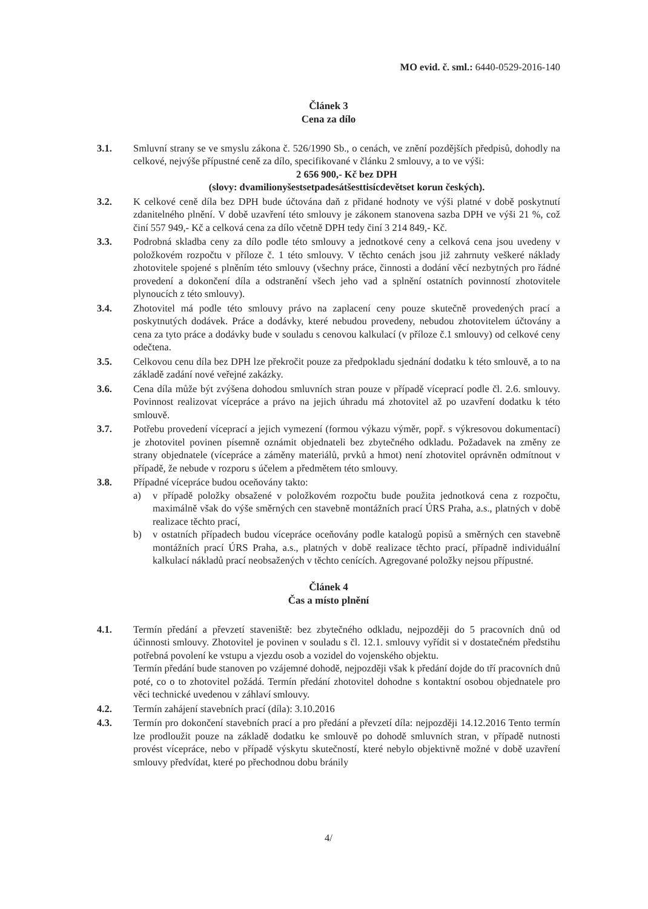MO evid. č. sml.: 6440-0529-2016-140
Článek 3
Cena za dílo
3.1. Smluvní strany se ve smyslu zákona č. 526/1990 Sb., o cenách, ve znění pozdějších předpisů, dohodly na celkové, nejvýše přípustné ceně za dílo, specifikované v článku 2 smlouvy, a to ve výši:
2 656 900,- Kč bez DPH
(slovy: dvamilionyšestsetpadesátšesttisícdevětset korun českých).
3.2. K celkové ceně díla bez DPH bude účtována daň z přidané hodnoty ve výši platné v době poskytnutí zdanitelného plnění. V době uzavření této smlouvy je zákonem stanovena sazba DPH ve výši 21 %, což činí 557 949,- Kč a celková cena za dílo včetně DPH tedy činí 3 214 849,- Kč.
3.3. Podrobná skladba ceny za dílo podle této smlouvy a jednotkové ceny a celková cena jsou uvedeny v položkovém rozpočtu v příloze č. 1 této smlouvy. V těchto cenách jsou již zahrnuty veškeré náklady zhotovitele spojené s plněním této smlouvy (všechny práce, činnosti a dodání věcí nezbytných pro řádné provedení a dokončení díla a odstranění všech jeho vad a splnění ostatních povinností zhotovitele plynoucích z této smlouvy).
3.4. Zhotovitel má podle této smlouvy právo na zaplacení ceny pouze skutečně provedených prací a poskytnutých dodávek. Práce a dodávky, které nebudou provedeny, nebudou zhotovitelem účtovány a cena za tyto práce a dodávky bude v souladu s cenovou kalkulací (v příloze č.1 smlouvy) od celkové ceny odečtena.
3.5. Celkovou cenu díla bez DPH lze překročit pouze za předpokladu sjednání dodatku k této smlouvě, a to na základě zadání nové veřejné zakázky.
3.6. Cena díla může být zvýšena dohodou smluvních stran pouze v případě víceprací podle čl. 2.6. smlouvy. Povinnost realizovat vícepráce a právo na jejich úhradu má zhotovitel až po uzavření dodatku k této smlouvě.
3.7. Potřebu provedení víceprací a jejich vymezení (formou výkazu výměr, popř. s výkresovou dokumentací) je zhotovitel povinen písemně oznámit objednateli bez zbytečného odkladu. Požadavek na změny ze strany objednatele (vícepráce a záměny materiálů, prvků a hmot) není zhotovitel oprávněn odmítnout v případě, že nebude v rozporu s účelem a předmětem této smlouvy.
3.8. Případné vícepráce budou oceňovány takto:
a) v případě položky obsažené v položkovém rozpočtu bude použita jednotková cena z rozpočtu, maximálně však do výše směrných cen stavebně montážních prací ÚRS Praha, a.s., platných v době realizace těchto prací,
b) v ostatních případech budou vícepráce oceňovány podle katalogů popisů a směrných cen stavebně montážních prací ÚRS Praha, a.s., platných v době realizace těchto prací, případně individuální kalkulací nákladů prací neobsažených v těchto cenících. Agregované položky nejsou přípustné.
Článek 4
Čas a místo plnění
4.1. Termín předání a převzetí staveniště: bez zbytečného odkladu, nejpozději do 5 pracovních dnů od účinnosti smlouvy. Zhotovitel je povinen v souladu s čl. 12.1. smlouvy vyřídit si v dostatečném předstihu potřebná povolení ke vstupu a vjezdu osob a vozidel do vojenského objektu.
Termín předání bude stanoven po vzájemné dohodě, nejpozději však k předání dojde do tří pracovních dnů poté, co o to zhotovitel požádá. Termín předání zhotovitel dohodne s kontaktní osobou objednatele pro věci technické uvedenou v záhlaví smlouvy.
4.2. Termín zahájení stavebních prací (díla): 3.10.2016
4.3. Termín pro dokončení stavebních prací a pro předání a převzetí díla: nejpozději 14.12.2016 Tento termín lze prodloužit pouze na základě dodatku ke smlouvě po dohodě smluvních stran, v případě nutnosti provést vícepráce, nebo v případě výskytu skutečností, které nebylo objektivně možné v době uzavření smlouvy předvídat, které po přechodnou dobu bránily
4/